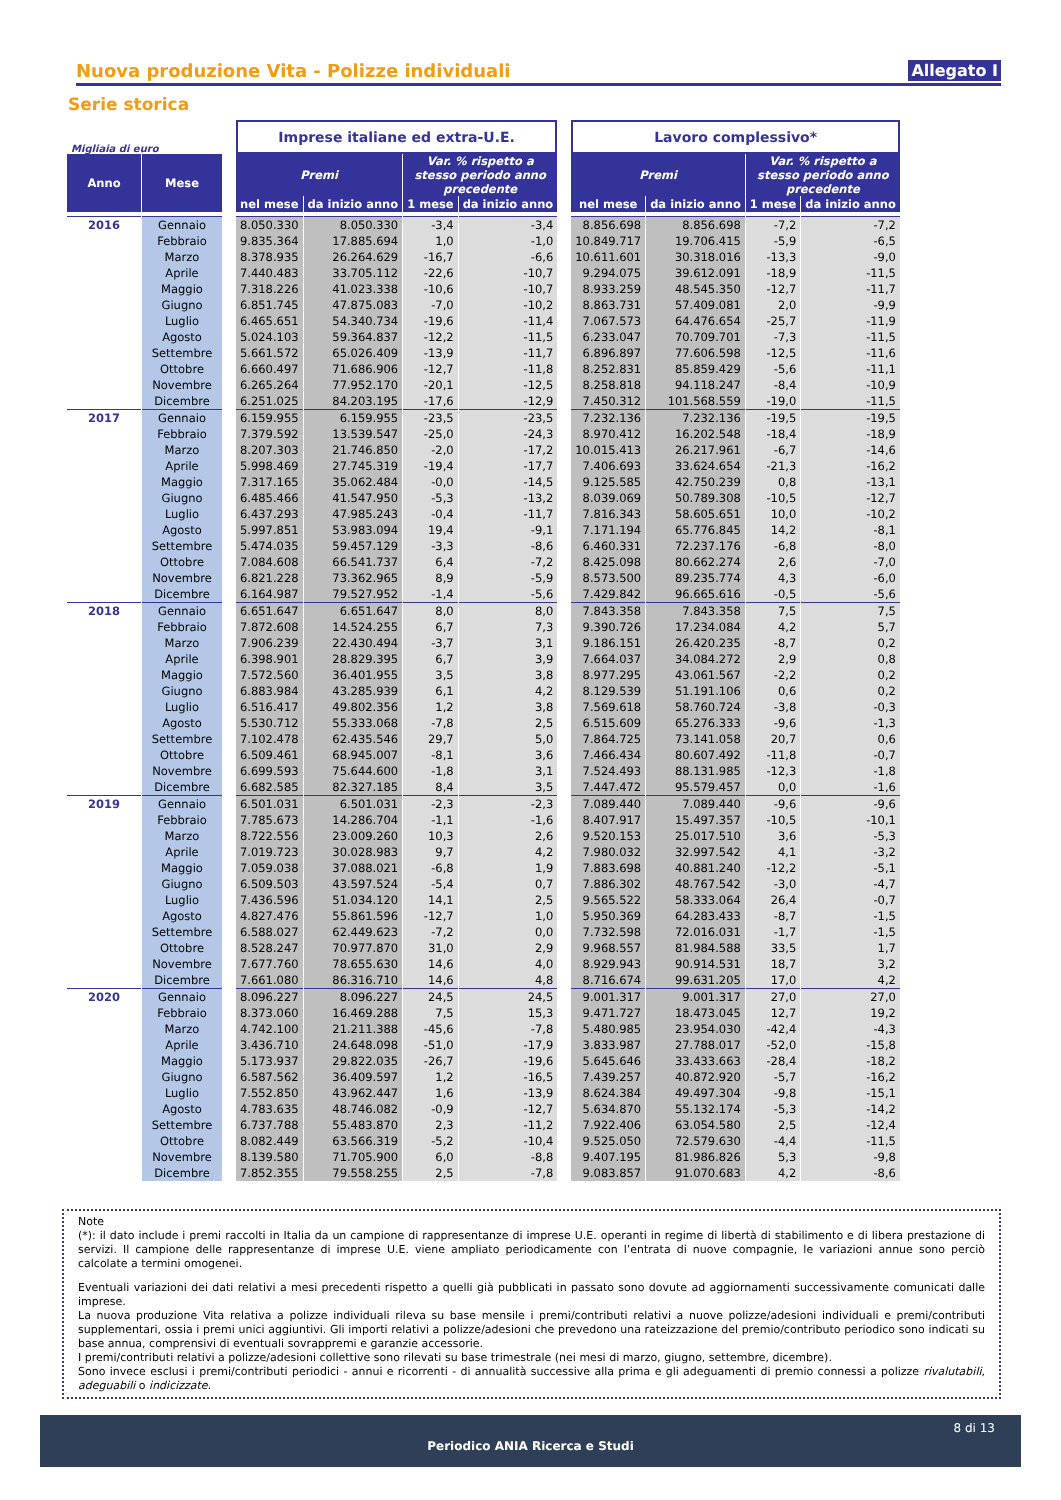Nuova produzione Vita - Polizze individuali
Allegato I
Serie storica
| Migliaia di euro | | | Imprese italiane ed extra-U.E. | | | | | Lavoro complessivo* | | | |
| Anno | Mese | | Premi | | Var. % rispetto a stesso periodo anno precedente | | | Premi | | Var. % rispetto a stesso periodo anno precedente | |
| | | | nel mese | da inizio anno | 1 mese | da inizio anno | | nel mese | da inizio anno | 1 mese | da inizio anno |
| 2016 | Gennaio | | 8.050.330 | 8.050.330 | -3,4 | -3,4 | | 8.856.698 | 8.856.698 | -7,2 | -7,2 |
| | Febbraio | | 9.835.364 | 17.885.694 | 1,0 | -1,0 | | 10.849.717 | 19.706.415 | -5,9 | -6,5 |
| | Marzo | | 8.378.935 | 26.264.629 | -16,7 | -6,6 | | 10.611.601 | 30.318.016 | -13,3 | -9,0 |
| | Aprile | | 7.440.483 | 33.705.112 | -22,6 | -10,7 | | 9.294.075 | 39.612.091 | -18,9 | -11,5 |
| | Maggio | | 7.318.226 | 41.023.338 | -10,6 | -10,7 | | 8.933.259 | 48.545.350 | -12,7 | -11,7 |
| | Giugno | | 6.851.745 | 47.875.083 | -7,0 | -10,2 | | 8.863.731 | 57.409.081 | 2,0 | -9,9 |
| | Luglio | | 6.465.651 | 54.340.734 | -19,6 | -11,4 | | 7.067.573 | 64.476.654 | -25,7 | -11,9 |
| | Agosto | | 5.024.103 | 59.364.837 | -12,2 | -11,5 | | 6.233.047 | 70.709.701 | -7,3 | -11,5 |
| | Settembre | | 5.661.572 | 65.026.409 | -13,9 | -11,7 | | 6.896.897 | 77.606.598 | -12,5 | -11,6 |
| | Ottobre | | 6.660.497 | 71.686.906 | -12,7 | -11,8 | | 8.252.831 | 85.859.429 | -5,6 | -11,1 |
| | Novembre | | 6.265.264 | 77.952.170 | -20,1 | -12,5 | | 8.258.818 | 94.118.247 | -8,4 | -10,9 |
| | Dicembre | | 6.251.025 | 84.203.195 | -17,6 | -12,9 | | 7.450.312 | 101.568.559 | -19,0 | -11,5 |
| 2017 | Gennaio | | 6.159.955 | 6.159.955 | -23,5 | -23,5 | | 7.232.136 | 7.232.136 | -19,5 | -19,5 |
| | Febbraio | | 7.379.592 | 13.539.547 | -25,0 | -24,3 | | 8.970.412 | 16.202.548 | -18,4 | -18,9 |
| | Marzo | | 8.207.303 | 21.746.850 | -2,0 | -17,2 | | 10.015.413 | 26.217.961 | -6,7 | -14,6 |
| | Aprile | | 5.998.469 | 27.745.319 | -19,4 | -17,7 | | 7.406.693 | 33.624.654 | -21,3 | -16,2 |
| | Maggio | | 7.317.165 | 35.062.484 | -0,0 | -14,5 | | 9.125.585 | 42.750.239 | 0,8 | -13,1 |
| | Giugno | | 6.485.466 | 41.547.950 | -5,3 | -13,2 | | 8.039.069 | 50.789.308 | -10,5 | -12,7 |
| | Luglio | | 6.437.293 | 47.985.243 | -0,4 | -11,7 | | 7.816.343 | 58.605.651 | 10,0 | -10,2 |
| | Agosto | | 5.997.851 | 53.983.094 | 19,4 | -9,1 | | 7.171.194 | 65.776.845 | 14,2 | -8,1 |
| | Settembre | | 5.474.035 | 59.457.129 | -3,3 | -8,6 | | 6.460.331 | 72.237.176 | -6,8 | -8,0 |
| | Ottobre | | 7.084.608 | 66.541.737 | 6,4 | -7,2 | | 8.425.098 | 80.662.274 | 2,6 | -7,0 |
| | Novembre | | 6.821.228 | 73.362.965 | 8,9 | -5,9 | | 8.573.500 | 89.235.774 | 4,3 | -6,0 |
| | Dicembre | | 6.164.987 | 79.527.952 | -1,4 | -5,6 | | 7.429.842 | 96.665.616 | -0,5 | -5,6 |
| 2018 | Gennaio | | 6.651.647 | 6.651.647 | 8,0 | 8,0 | | 7.843.358 | 7.843.358 | 7,5 | 7,5 |
| | Febbraio | | 7.872.608 | 14.524.255 | 6,7 | 7,3 | | 9.390.726 | 17.234.084 | 4,2 | 5,7 |
| | Marzo | | 7.906.239 | 22.430.494 | -3,7 | 3,1 | | 9.186.151 | 26.420.235 | -8,7 | 0,2 |
| | Aprile | | 6.398.901 | 28.829.395 | 6,7 | 3,9 | | 7.664.037 | 34.084.272 | 2,9 | 0,8 |
| | Maggio | | 7.572.560 | 36.401.955 | 3,5 | 3,8 | | 8.977.295 | 43.061.567 | -2,2 | 0,2 |
| | Giugno | | 6.883.984 | 43.285.939 | 6,1 | 4,2 | | 8.129.539 | 51.191.106 | 0,6 | 0,2 |
| | Luglio | | 6.516.417 | 49.802.356 | 1,2 | 3,8 | | 7.569.618 | 58.760.724 | -3,8 | -0,3 |
| | Agosto | | 5.530.712 | 55.333.068 | -7,8 | 2,5 | | 6.515.609 | 65.276.333 | -9,6 | -1,3 |
| | Settembre | | 7.102.478 | 62.435.546 | 29,7 | 5,0 | | 7.864.725 | 73.141.058 | 20,7 | 0,6 |
| | Ottobre | | 6.509.461 | 68.945.007 | -8,1 | 3,6 | | 7.466.434 | 80.607.492 | -11,8 | -0,7 |
| | Novembre | | 6.699.593 | 75.644.600 | -1,8 | 3,1 | | 7.524.493 | 88.131.985 | -12,3 | -1,8 |
| | Dicembre | | 6.682.585 | 82.327.185 | 8,4 | 3,5 | | 7.447.472 | 95.579.457 | 0,0 | -1,6 |
| 2019 | Gennaio | | 6.501.031 | 6.501.031 | -2,3 | -2,3 | | 7.089.440 | 7.089.440 | -9,6 | -9,6 |
| | Febbraio | | 7.785.673 | 14.286.704 | -1,1 | -1,6 | | 8.407.917 | 15.497.357 | -10,5 | -10,1 |
| | Marzo | | 8.722.556 | 23.009.260 | 10,3 | 2,6 | | 9.520.153 | 25.017.510 | 3,6 | -5,3 |
| | Aprile | | 7.019.723 | 30.028.983 | 9,7 | 4,2 | | 7.980.032 | 32.997.542 | 4,1 | -3,2 |
| | Maggio | | 7.059.038 | 37.088.021 | -6,8 | 1,9 | | 7.883.698 | 40.881.240 | -12,2 | -5,1 |
| | Giugno | | 6.509.503 | 43.597.524 | -5,4 | 0,7 | | 7.886.302 | 48.767.542 | -3,0 | -4,7 |
| | Luglio | | 7.436.596 | 51.034.120 | 14,1 | 2,5 | | 9.565.522 | 58.333.064 | 26,4 | -0,7 |
| | Agosto | | 4.827.476 | 55.861.596 | -12,7 | 1,0 | | 5.950.369 | 64.283.433 | -8,7 | -1,5 |
| | Settembre | | 6.588.027 | 62.449.623 | -7,2 | 0,0 | | 7.732.598 | 72.016.031 | -1,7 | -1,5 |
| | Ottobre | | 8.528.247 | 70.977.870 | 31,0 | 2,9 | | 9.968.557 | 81.984.588 | 33,5 | 1,7 |
| | Novembre | | 7.677.760 | 78.655.630 | 14,6 | 4,0 | | 8.929.943 | 90.914.531 | 18,7 | 3,2 |
| | Dicembre | | 7.661.080 | 86.316.710 | 14,6 | 4,8 | | 8.716.674 | 99.631.205 | 17,0 | 4,2 |
| 2020 | Gennaio | | 8.096.227 | 8.096.227 | 24,5 | 24,5 | | 9.001.317 | 9.001.317 | 27,0 | 27,0 |
| | Febbraio | | 8.373.060 | 16.469.288 | 7,5 | 15,3 | | 9.471.727 | 18.473.045 | 12,7 | 19,2 |
| | Marzo | | 4.742.100 | 21.211.388 | -45,6 | -7,8 | | 5.480.985 | 23.954.030 | -42,4 | -4,3 |
| | Aprile | | 3.436.710 | 24.648.098 | -51,0 | -17,9 | | 3.833.987 | 27.788.017 | -52,0 | -15,8 |
| | Maggio | | 5.173.937 | 29.822.035 | -26,7 | -19,6 | | 5.645.646 | 33.433.663 | -28,4 | -18,2 |
| | Giugno | | 6.587.562 | 36.409.597 | 1,2 | -16,5 | | 7.439.257 | 40.872.920 | -5,7 | -16,2 |
| | Luglio | | 7.552.850 | 43.962.447 | 1,6 | -13,9 | | 8.624.384 | 49.497.304 | -9,8 | -15,1 |
| | Agosto | | 4.783.635 | 48.746.082 | -0,9 | -12,7 | | 5.634.870 | 55.132.174 | -5,3 | -14,2 |
| | Settembre | | 6.737.788 | 55.483.870 | 2,3 | -11,2 | | 7.922.406 | 63.054.580 | 2,5 | -12,4 |
| | Ottobre | | 8.082.449 | 63.566.319 | -5,2 | -10,4 | | 9.525.050 | 72.579.630 | -4,4 | -11,5 |
| | Novembre | | 8.139.580 | 71.705.900 | 6,0 | -8,8 | | 9.407.195 | 81.986.826 | 5,3 | -9,8 |
| | Dicembre | | 7.852.355 | 79.558.255 | 2,5 | -7,8 | | 9.083.857 | 91.070.683 | 4,2 | -8,6 |
Note
(*): il dato include i premi raccolti in Italia da un campione di rappresentanze di imprese U.E. operanti in regime di libertà di stabilimento e di libera prestazione di servizi. Il campione delle rappresentanze di imprese U.E. viene ampliato periodicamente con l’entrata di nuove compagnie, le variazioni annue sono perciò calcolate a termini omogenei.
Eventuali variazioni dei dati relativi a mesi precedenti rispetto a quelli già pubblicati in passato sono dovute ad aggiornamenti successivamente comunicati dalle imprese.
La nuova produzione Vita relativa a polizze individuali rileva su base mensile i premi/contributi relativi a nuove polizze/adesioni individuali e premi/contributi supplementari, ossia i premi unici aggiuntivi. Gli importi relativi a polizze/adesioni che prevedono una rateizzazione del premio/contributo periodico sono indicati su base annua, comprensivi di eventuali sovrappremi e garanzie accessorie.
I premi/contributi relativi a polizze/adesioni collettive sono rilevati su base trimestrale (nei mesi di marzo, giugno, settembre, dicembre).
Sono invece esclusi i premi/contributi periodici - annui e ricorrenti - di annualità successive alla prima e gli adeguamenti di premio connessi a polizze rivalutabili, adeguabili o indicizzate.
8 di 13
Periodico ANIA Ricerca e Studi